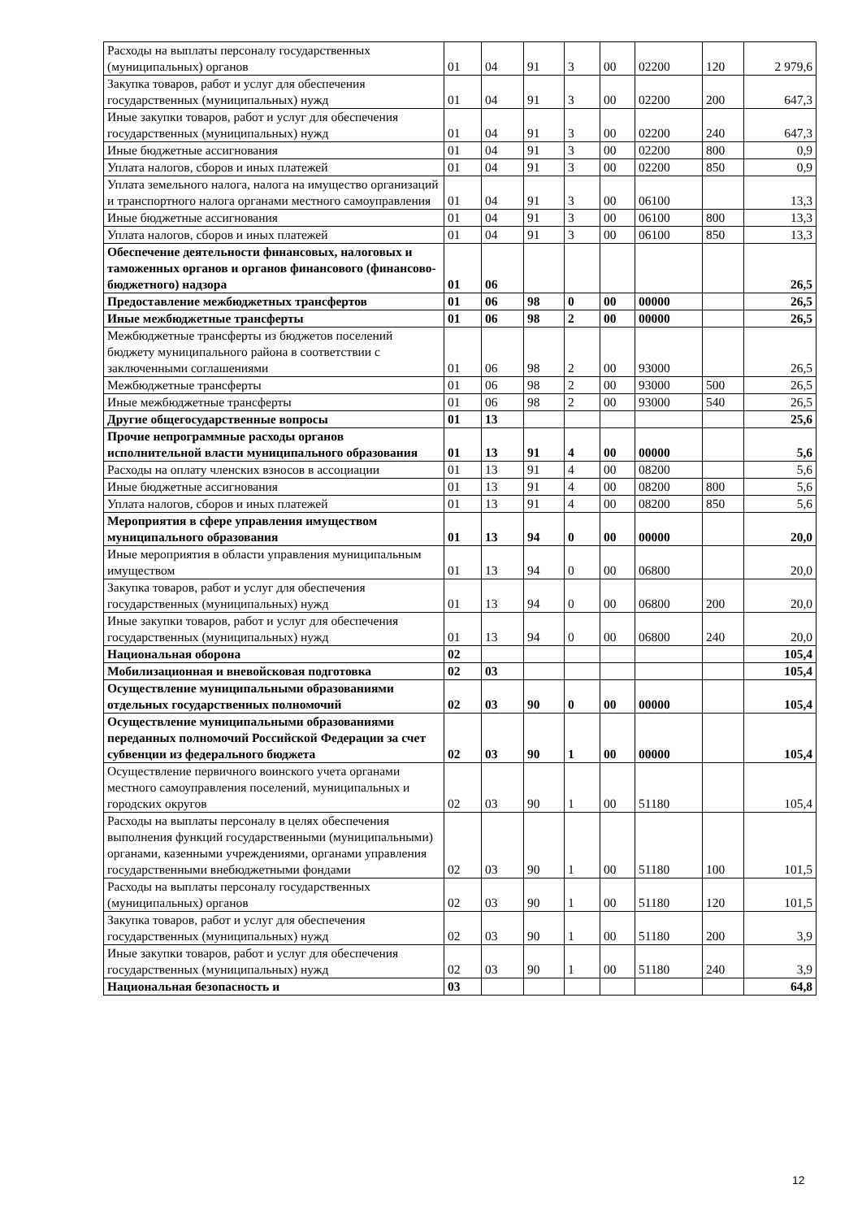| Расходы на выплаты персоналу государственных (муниципальных) органов | 01 | 04 | 91 | 3 | 00 | 02200 | 120 | 2 979,6 |
| Закупка товаров, работ и услуг для обеспечения государственных (муниципальных) нужд | 01 | 04 | 91 | 3 | 00 | 02200 | 200 | 647,3 |
| Иные закупки товаров, работ и услуг для обеспечения государственных (муниципальных) нужд | 01 | 04 | 91 | 3 | 00 | 02200 | 240 | 647,3 |
| Иные бюджетные ассигнования | 01 | 04 | 91 | 3 | 00 | 02200 | 800 | 0,9 |
| Уплата налогов, сборов и иных платежей | 01 | 04 | 91 | 3 | 00 | 02200 | 850 | 0,9 |
| Уплата земельного налога, налога на имущество организаций и транспортного налога органами местного самоуправления | 01 | 04 | 91 | 3 | 00 | 06100 | | 13,3 |
| Иные бюджетные ассигнования | 01 | 04 | 91 | 3 | 00 | 06100 | 800 | 13,3 |
| Уплата налогов, сборов и иных платежей | 01 | 04 | 91 | 3 | 00 | 06100 | 850 | 13,3 |
| Обеспечение деятельности финансовых, налоговых и таможенных органов и органов финансового (финансово-бюджетного) надзора | 01 | 06 | | | | | | 26,5 |
| Предоставление межбюджетных трансфертов | 01 | 06 | 98 | 0 | 00 | 00000 | | 26,5 |
| Иные межбюджетные трансферты | 01 | 06 | 98 | 2 | 00 | 00000 | | 26,5 |
| Межбюджетные трансферты из бюджетов поселений бюджету муниципального района в соответствии с заключенными соглашениями | 01 | 06 | 98 | 2 | 00 | 93000 | | 26,5 |
| Межбюджетные трансферты | 01 | 06 | 98 | 2 | 00 | 93000 | 500 | 26,5 |
| Иные межбюджетные трансферты | 01 | 06 | 98 | 2 | 00 | 93000 | 540 | 26,5 |
| Другие общегосударственные вопросы | 01 | 13 | | | | | | 25,6 |
| Прочие непрограммные расходы органов исполнительной власти муниципального образования | 01 | 13 | 91 | 4 | 00 | 00000 | | 5,6 |
| Расходы на оплату членских взносов в ассоциации | 01 | 13 | 91 | 4 | 00 | 08200 | | 5,6 |
| Иные бюджетные ассигнования | 01 | 13 | 91 | 4 | 00 | 08200 | 800 | 5,6 |
| Уплата налогов, сборов и иных платежей | 01 | 13 | 91 | 4 | 00 | 08200 | 850 | 5,6 |
| Мероприятия в сфере управления имуществом муниципального образования | 01 | 13 | 94 | 0 | 00 | 00000 | | 20,0 |
| Иные мероприятия в области управления муниципальным имуществом | 01 | 13 | 94 | 0 | 00 | 06800 | | 20,0 |
| Закупка товаров, работ и услуг для обеспечения государственных (муниципальных) нужд | 01 | 13 | 94 | 0 | 00 | 06800 | 200 | 20,0 |
| Иные закупки товаров, работ и услуг для обеспечения государственных (муниципальных) нужд | 01 | 13 | 94 | 0 | 00 | 06800 | 240 | 20,0 |
| Национальная оборона | 02 | | | | | | | 105,4 |
| Мобилизационная и вневойсковая подготовка | 02 | 03 | | | | | | 105,4 |
| Осуществление муниципальными образованиями отдельных государственных полномочий | 02 | 03 | 90 | 0 | 00 | 00000 | | 105,4 |
| Осуществление муниципальными образованиями переданных полномочий Российской Федерации за счет субвенции из федерального бюджета | 02 | 03 | 90 | 1 | 00 | 00000 | | 105,4 |
| Осуществление первичного воинского учета органами местного самоуправления поселений, муниципальных и городских округов | 02 | 03 | 90 | 1 | 00 | 51180 | | 105,4 |
| Расходы на выплаты персоналу в целях обеспечения выполнения функций государственными (муниципальными) органами, казенными учреждениями, органами управления государственными внебюджетными фондами | 02 | 03 | 90 | 1 | 00 | 51180 | 100 | 101,5 |
| Расходы на выплаты персоналу государственных (муниципальных) органов | 02 | 03 | 90 | 1 | 00 | 51180 | 120 | 101,5 |
| Закупка товаров, работ и услуг для обеспечения государственных (муниципальных) нужд | 02 | 03 | 90 | 1 | 00 | 51180 | 200 | 3,9 |
| Иные закупки товаров, работ и услуг для обеспечения государственных (муниципальных) нужд | 02 | 03 | 90 | 1 | 00 | 51180 | 240 | 3,9 |
| Национальная безопасность и | 03 | | | | | | | 64,8 |
12